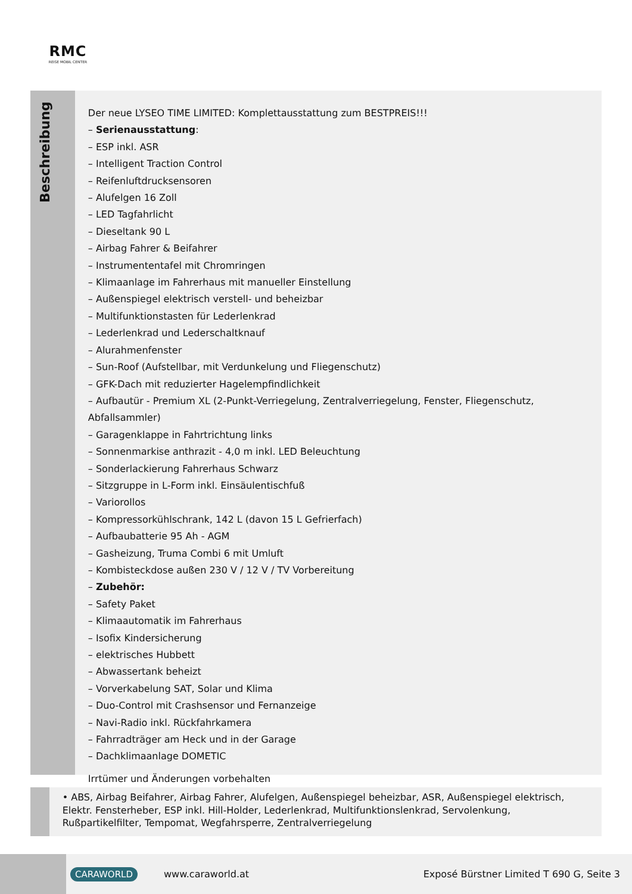RMC
REISE MOBIL CENTER
Beschreibung
Der neue LYSEO TIME LIMITED: Komplettausstattung zum BESTPREIS!!!
– Serienausstattung:
– ESP inkl. ASR
– Intelligent Traction Control
– Reifenluftdrucksensoren
– Alufelgen 16 Zoll
– LED Tagfahrlicht
– Dieseltank 90 L
– Airbag Fahrer & Beifahrer
– Instrumententafel mit Chromringen
– Klimaanlage im Fahrerhaus mit manueller Einstellung
– Außenspiegel elektrisch verstell- und beheizbar
– Multifunktionstasten für Lederlenkrad
– Lederlenkrad und Lederschaltknauf
– Alurahmenfenster
– Sun-Roof (Aufstellbar, mit Verdunkelung und Fliegenschutz)
– GFK-Dach mit reduzierter Hagelempfindlichkeit
– Aufbautür - Premium XL (2-Punkt-Verriegelung, Zentralverriegelung, Fenster, Fliegenschutz, Abfallsammler)
– Garagenklappe in Fahrtrichtung links
– Sonnenmarkise anthrazit - 4,0 m inkl. LED Beleuchtung
– Sonderlackierung Fahrerhaus Schwarz
– Sitzgruppe in L-Form inkl. Einsäulentischfuß
– Variorollos
– Kompressorkühlschrank, 142 L (davon 15 L Gefrierfach)
– Aufbaubatterie 95 Ah - AGM
– Gasheizung, Truma Combi 6 mit Umluft
– Kombisteckdose außen 230 V / 12 V / TV Vorbereitung
– Zubehör:
– Safety Paket
– Klimaautomatik im Fahrerhaus
– Isofix Kindersicherung
– elektrisches Hubbett
– Abwassertank beheizt
– Vorverkabelung SAT, Solar und Klima
– Duo-Control mit Crashsensor und Fernanzeige
– Navi-Radio inkl. Rückfahrkamera
– Fahrradträger am Heck und in der Garage
– Dachklimaanlage DOMETIC
Irrtümer und Änderungen vorbehalten
• ABS, Airbag Beifahrer, Airbag Fahrer, Alufelgen, Außenspiegel beheizbar, ASR, Außenspiegel elektrisch, Elektr. Fensterheber, ESP inkl. Hill-Holder, Lederlenkrad, Multifunktionslenkrad, Servolenkung, Rußpartikelfilter, Tempomat, Wegfahrsperre, Zentralverriegelung
CARAWORLD www.caraworld.at Exposé Bürstner Limited T 690 G, Seite 3